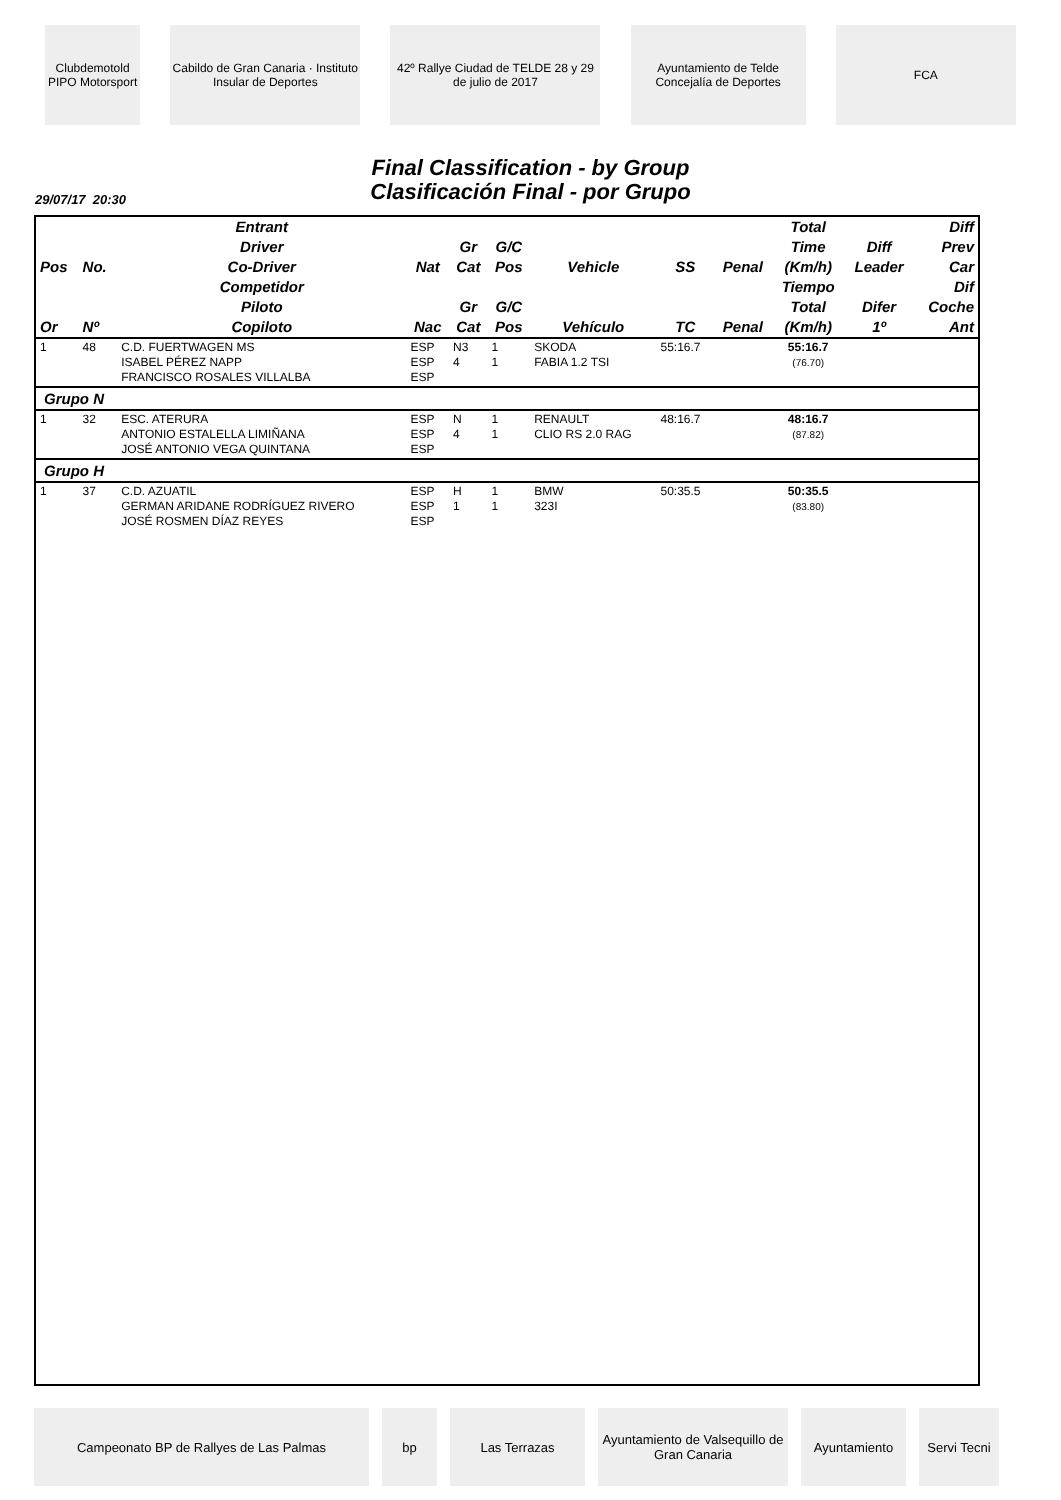Clubdemotold PIPO Motorsport
Cabildo de Gran Canaria · Instituto Insular de Deportes
42º Rallye Ciudad de TELDE 28 y 29 de julio de 2017
Ayuntamiento de Telde Concejalía de Deportes
FCA
Final Classification - by Group
Clasificación Final - por Grupo
29/07/17 20:30
| Pos | No. | Entrant Driver Co-Driver | Nat | Gr Cat | G/C Pos | Vehicle | SS | Penal | Total Time (Km/h) | Diff Leader | Diff Prev Car |
| --- | --- | --- | --- | --- | --- | --- | --- | --- | --- | --- | --- |
| Or | Nº | Competidor Piloto Copiloto | Nac | Gr Cat | G/C Pos | Vehículo | TC | Penal | Tiempo Total (Km/h) | Difer 1º | Dif Coche Ant |
| 1 | 48 | C.D. FUERTWAGEN MS ISABEL PÉREZ NAPP FRANCISCO ROSALES VILLALBA | ESP ESP ESP | N3 4 | 1 1 | SKODA FABIA 1.2 TSI | 55:16.7 | | 55:16.7 (76.70) | | |
| Grupo N | | | | | | | | | | | |
| 1 | 32 | ESC. ATERURA ANTONIO ESTALELLA LIMIÑANA JOSÉ ANTONIO VEGA QUINTANA | ESP ESP ESP | N 4 | 1 1 | RENAULT CLIO RS 2.0 RAG | 48:16.7 | | 48:16.7 (87.82) | | |
| Grupo H | | | | | | | | | | | |
| 1 | 37 | C.D. AZUATIL GERMAN ARIDANE RODRÍGUEZ RIVERO JOSÉ ROSMEN DÍAZ REYES | ESP ESP ESP | H 1 | 1 1 | BMW 323I | 50:35.5 | | 50:35.5 (83.80) | | |
Campeonato BP de Rallyes de Las Palmas bp Las Terrazas Ayuntamiento de Valsequillo de Gran Canaria
Ayuntamiento Servi Tecni